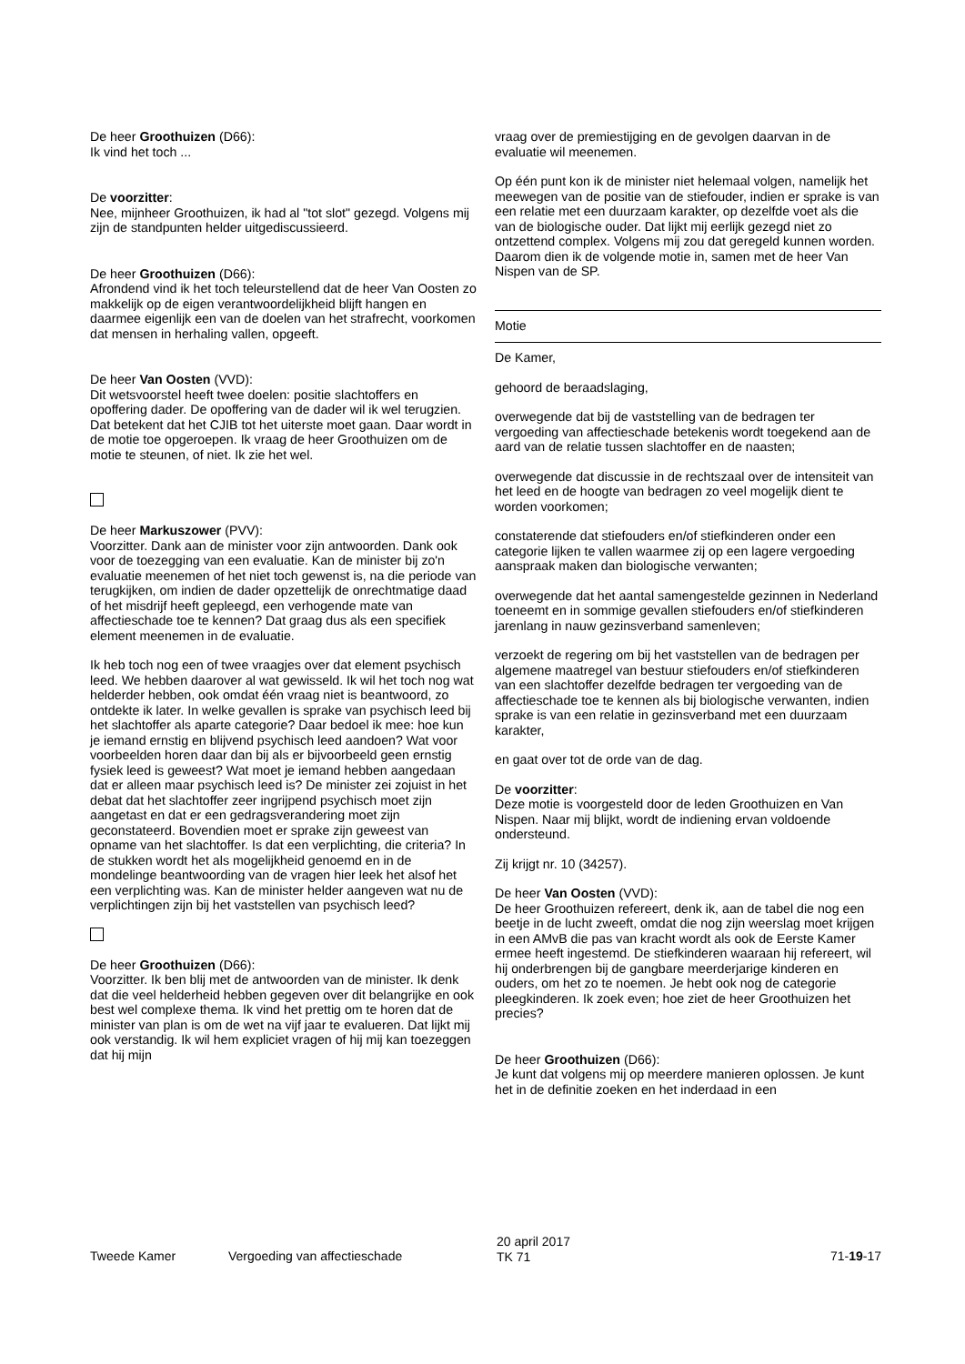De heer Groothuizen (D66):
Ik vind het toch ...
De voorzitter:
Nee, mijnheer Groothuizen, ik had al "tot slot" gezegd. Volgens mij zijn de standpunten helder uitgediscussieerd.
De heer Groothuizen (D66):
Afrondend vind ik het toch teleurstellend dat de heer Van Oosten zo makkelijk op de eigen verantwoordelijkheid blijft hangen en daarmee eigenlijk een van de doelen van het strafrecht, voorkomen dat mensen in herhaling vallen, opgeeft.
De heer Van Oosten (VVD):
Dit wetsvoorstel heeft twee doelen: positie slachtoffers en opoffering dader. De opoffering van de dader wil ik wel terugzien. Dat betekent dat het CJIB tot het uiterste moet gaan. Daar wordt in de motie toe opgeroepen. Ik vraag de heer Groothuizen om de motie te steunen, of niet. Ik zie het wel.
De heer Markuszower (PVV):
Voorzitter. Dank aan de minister voor zijn antwoorden. Dank ook voor de toezegging van een evaluatie. Kan de minister bij zo'n evaluatie meenemen of het niet toch gewenst is, na die periode van terugkijken, om indien de dader opzettelijk de onrechtmatige daad of het misdrijf heeft gepleegd, een verhogende mate van affectieschade toe te kennen? Dat graag dus als een specifiek element meenemen in de evaluatie.
Ik heb toch nog een of twee vraagjes over dat element psychisch leed. We hebben daarover al wat gewisseld. Ik wil het toch nog wat helderder hebben, ook omdat één vraag niet is beantwoord, zo ontdekte ik later. In welke gevallen is sprake van psychisch leed bij het slachtoffer als aparte categorie? Daar bedoel ik mee: hoe kun je iemand ernstig en blijvend psychisch leed aandoen? Wat voor voorbeelden horen daar dan bij als er bijvoorbeeld geen ernstig fysiek leed is geweest? Wat moet je iemand hebben aangedaan dat er alleen maar psychisch leed is? De minister zei zojuist in het debat dat het slachtoffer zeer ingrijpend psychisch moet zijn aangetast en dat er een gedragsverandering moet zijn geconstateerd. Bovendien moet er sprake zijn geweest van opname van het slachtoffer. Is dat een verplichting, die criteria? In de stukken wordt het als mogelijkheid genoemd en in de mondelinge beantwoording van de vragen hier leek het alsof het een verplichting was. Kan de minister helder aangeven wat nu de verplichtingen zijn bij het vaststellen van psychisch leed?
De heer Groothuizen (D66):
Voorzitter. Ik ben blij met de antwoorden van de minister. Ik denk dat die veel helderheid hebben gegeven over dit belangrijke en ook best wel complexe thema. Ik vind het prettig om te horen dat de minister van plan is om de wet na vijf jaar te evalueren. Dat lijkt mij ook verstandig. Ik wil hem expliciet vragen of hij mij kan toezeggen dat hij mijn
vraag over de premiestijging en de gevolgen daarvan in de evaluatie wil meenemen.
Op één punt kon ik de minister niet helemaal volgen, namelijk het meewegen van de positie van de stiefouder, indien er sprake is van een relatie met een duurzaam karakter, op dezelfde voet als die van de biologische ouder. Dat lijkt mij eerlijk gezegd niet zo ontzettend complex. Volgens mij zou dat geregeld kunnen worden. Daarom dien ik de volgende motie in, samen met de heer Van Nispen van de SP.
Motie
De Kamer,
gehoord de beraadslaging,
overwegende dat bij de vaststelling van de bedragen ter vergoeding van affectieschade betekenis wordt toegekend aan de aard van de relatie tussen slachtoffer en de naasten;
overwegende dat discussie in de rechtszaal over de intensiteit van het leed en de hoogte van bedragen zo veel mogelijk dient te worden voorkomen;
constaterende dat stiefouders en/of stiefkinderen onder een categorie lijken te vallen waarmee zij op een lagere vergoeding aanspraak maken dan biologische verwanten;
overwegende dat het aantal samengestelde gezinnen in Nederland toeneemt en in sommige gevallen stiefouders en/of stiefkinderen jarenlang in nauw gezinsverband samenleven;
verzoekt de regering om bij het vaststellen van de bedragen per algemene maatregel van bestuur stiefouders en/of stiefkinderen van een slachtoffer dezelfde bedragen ter vergoeding van de affectieschade toe te kennen als bij biologische verwanten, indien sprake is van een relatie in gezinsverband met een duurzaam karakter,
en gaat over tot de orde van de dag.
De voorzitter:
Deze motie is voorgesteld door de leden Groothuizen en Van Nispen. Naar mij blijkt, wordt de indiening ervan voldoende ondersteund.
Zij krijgt nr. 10 (34257).
De heer Van Oosten (VVD):
De heer Groothuizen refereert, denk ik, aan de tabel die nog een beetje in de lucht zweeft, omdat die nog zijn weerslag moet krijgen in een AMvB die pas van kracht wordt als ook de Eerste Kamer ermee heeft ingestemd. De stiefkinderen waaraan hij refereert, wil hij onderbrengen bij de gangbare meerderjarige kinderen en ouders, om het zo te noemen. Je hebt ook nog de categorie pleegkinderen. Ik zoek even; hoe ziet de heer Groothuizen het precies?
De heer Groothuizen (D66):
Je kunt dat volgens mij op meerdere manieren oplossen. Je kunt het in de definitie zoeken en het inderdaad in een
Tweede Kamer Vergoeding van affectieschade
20 april 2017
TK 71
71-19-17